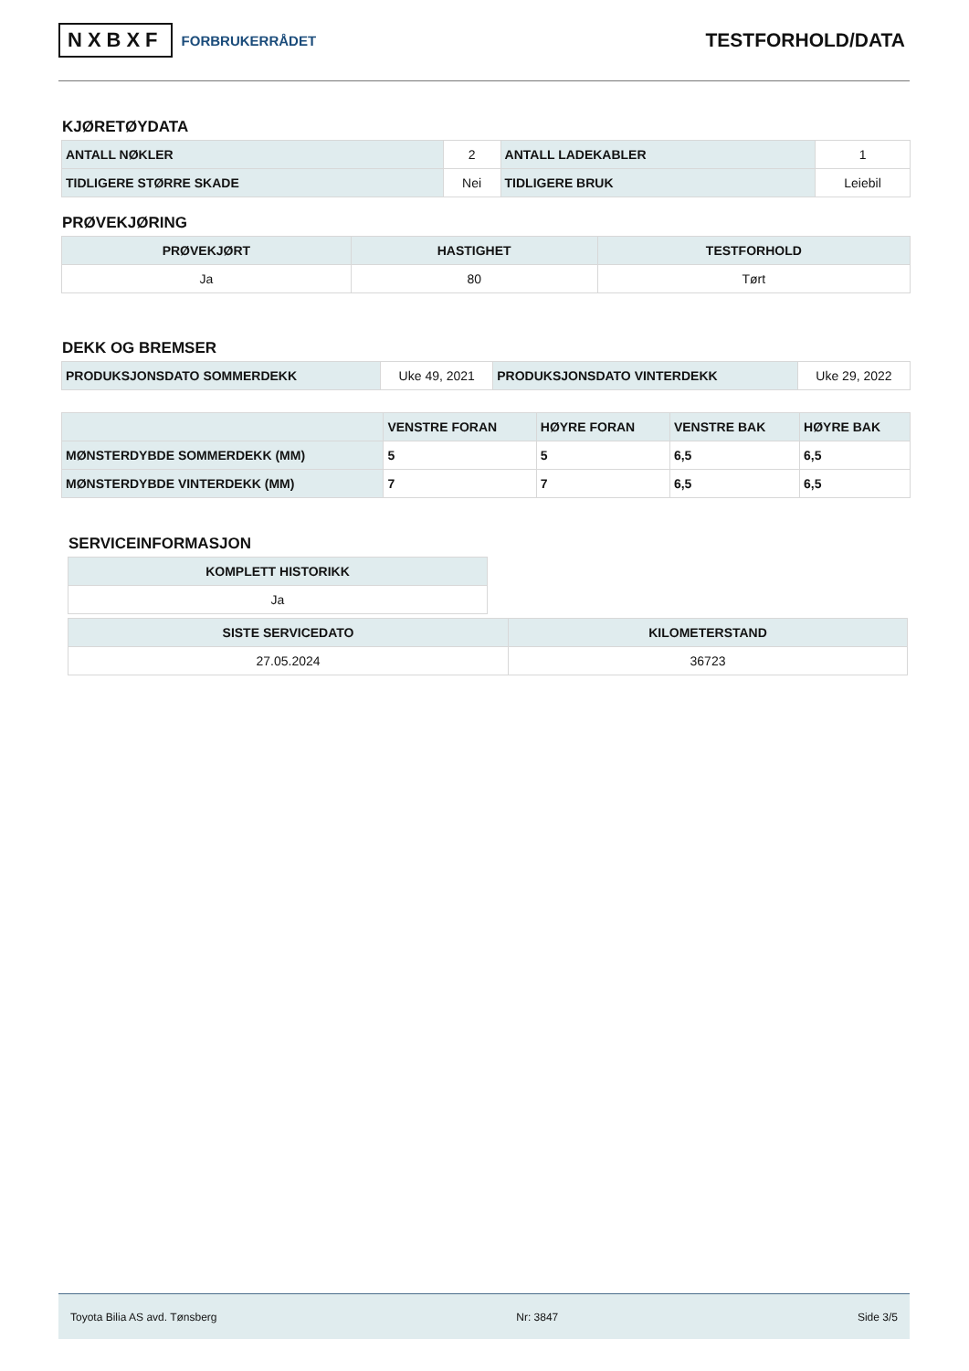NXBXF FORBRUKERRÅDET
TESTFORHOLD/DATA
KJØRETØYDATA
| ANTALL NØKLER | 2 | ANTALL LADEKABLER | 1 |
| TIDLIGERE STØRRE SKADE | Nei | TIDLIGERE BRUK | Leiebil |
PRØVEKJØRING
| PRØVEKJØRT | HASTIGHET | TESTFORHOLD |
| --- | --- | --- |
| Ja | 80 | Tørt |
DEKK OG BREMSER
| PRODUKSJONSDATO SOMMERDEKK | Uke 49, 2021 | PRODUKSJONSDATO VINTERDEKK | Uke 29, 2022 |
| | VENSTRE FORAN | HØYRE FORAN | VENSTRE BAK | HØYRE BAK |
| --- | --- | --- | --- | --- |
| MØNSTERDYBDE SOMMERDEKK (MM) | 5 | 5 | 6,5 | 6,5 |
| MØNSTERDYBDE VINTERDEKK (MM) | 7 | 7 | 6,5 | 6,5 |
SERVICEINFORMASJON
| KOMPLETT HISTORIKK |
| --- |
| Ja |
| SISTE SERVICEDATO | KILOMETERSTAND |
| --- | --- |
| 27.05.2024 | 36723 |
Toyota Bilia AS avd. Tønsberg Nr: 3847 Side 3/5